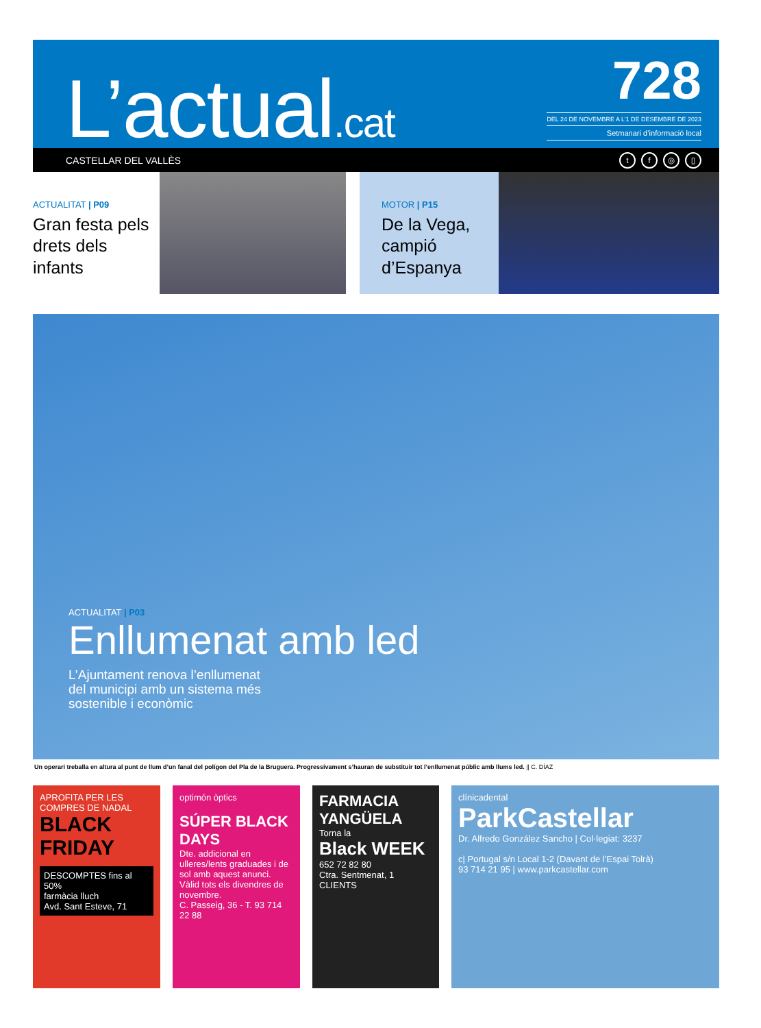L’actual.cat
728
DEL 24 DE NOVEMBRE A L’1 DE DESEMBRE DE 2023
Setmanari d’informació local
CASTELLAR DEL VALLÈS tf ◎ ▯
ACTUALITAT | P09
Gran festa pels drets dels infants
MOTOR | P15
De la Vega, campió d’Espanya
ACTUALITAT | P03
Enllumenat amb led
L’Ajuntament renova l’enllumenat del municipi amb un sistema més sostenible i econòmic
Un operari treballa en altura al punt de llum d’un fanal del polígon del Pla de la Bruguera. Progressivament s’hauran de substituir tot l’enllumenat públic amb llums led. || C. DÍAZ
APROFITA PER LES COMPRES DE NADAL
BLACK FRIDAY
DESCOMPTES fins al 50%
farmàcia lluch
Avd. Sant Esteve, 71
optimón òptics
SÚPER BLACK DAYS
Dte. addicional en ulleres/lents graduades i de sol amb aquest anunci. Vàlid tots els divendres de novembre.
C. Passeig, 36 - T. 93 714 22 88
FARMACIA YANGÜELA
Torna la
Black WEEK
652 72 82 80
Ctra. Sentmenat, 1
CLIENTS
clínicadental
ParkCastellar
Dr. Alfredo González Sancho | Col·legiat: 3237
c| Portugal s/n Local 1-2 (Davant de l’Espai Tolrà)
93 714 21 95 | www.parkcastellar.com